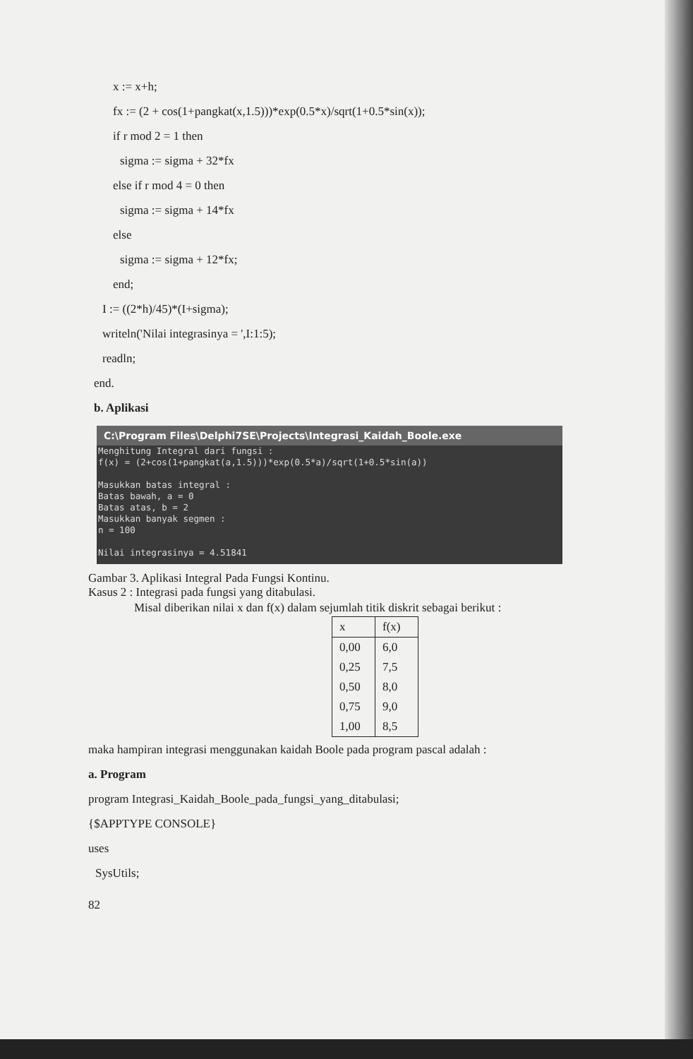x := x+h;
fx := (2 + cos(1+pangkat(x,1.5)))*exp(0.5*x)/sqrt(1+0.5*sin(x));
if r mod 2 = 1 then
sigma := sigma + 32*fx
else if r mod 4 = 0 then
sigma := sigma + 14*fx
else
sigma := sigma + 12*fx;
end;
I := ((2*h)/45)*(I+sigma);
writeln('Nilai integrasinya = ',I:1:5);
readln;
end.
b. Aplikasi
C:\Program Files\Delphi7SE\Projects\Integrasi_Kaidah_Boole.exe
Menghitung Integral dari fungsi : f(x) = (2+cos(1+pangkat(a,1.5)))*exp(0.5*a)/sqrt(1+0.5*sin(a)) Masukkan batas integral : Batas bawah, a = 0 Batas atas, b = 2 Masukkan banyak segmen : n = 100 Nilai integrasinya = 4.51841
Gambar 3. Aplikasi Integral Pada Fungsi Kontinu.
Kasus 2 : Integrasi pada fungsi yang ditabulasi.
Misal diberikan nilai x dan f(x) dalam sejumlah titik diskrit sebagai berikut :
| x | f(x) |
| 0,00 | 6,0 |
| 0,25 | 7,5 |
| 0,50 | 8,0 |
| 0,75 | 9,0 |
| 1,00 | 8,5 |
maka hampiran integrasi menggunakan kaidah Boole pada program pascal adalah :
a. Program
program Integrasi_Kaidah_Boole_pada_fungsi_yang_ditabulasi;
{$APPTYPE CONSOLE}
uses
SysUtils;
82